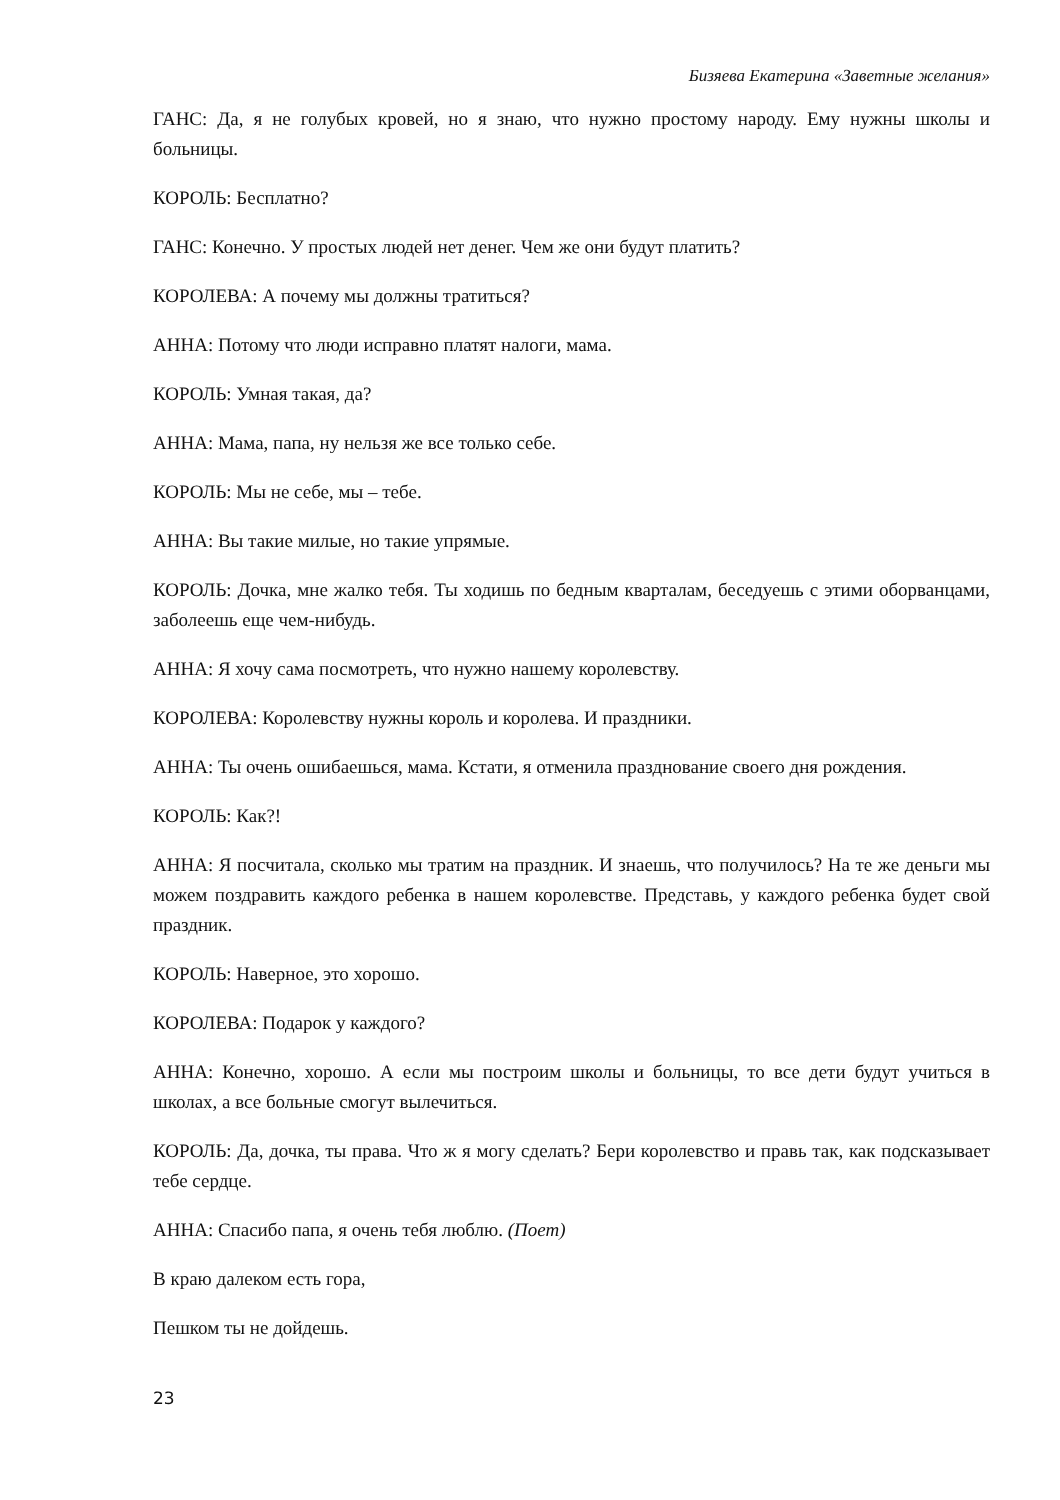Бизяева Екатерина «Заветные желания»
ГАНС: Да, я не голубых кровей, но я знаю, что нужно простому народу. Ему нужны школы и больницы.
КОРОЛЬ: Бесплатно?
ГАНС: Конечно. У простых людей нет денег. Чем же они будут платить?
КОРОЛЕВА: А почему мы должны тратиться?
АННА: Потому что люди исправно платят налоги, мама.
КОРОЛЬ: Умная такая, да?
АННА: Мама, папа, ну нельзя же все только себе.
КОРОЛЬ: Мы не себе, мы – тебе.
АННА: Вы такие милые, но такие упрямые.
КОРОЛЬ: Дочка, мне жалко тебя. Ты ходишь по бедным кварталам, беседуешь с этими оборванцами, заболеешь еще чем-нибудь.
АННА: Я хочу сама посмотреть, что нужно нашему королевству.
КОРОЛЕВА: Королевству нужны король и королева. И праздники.
АННА: Ты очень ошибаешься, мама. Кстати, я отменила празднование своего дня рождения.
КОРОЛЬ: Как?!
АННА: Я посчитала, сколько мы тратим на праздник. И знаешь, что получилось? На те же деньги мы можем поздравить каждого ребенка в нашем королевстве. Представь, у каждого ребенка будет свой праздник.
КОРОЛЬ: Наверное, это хорошо.
КОРОЛЕВА: Подарок у каждого?
АННА: Конечно, хорошо. А если мы построим школы и больницы, то все дети будут учиться в школах, а все больные смогут вылечиться.
КОРОЛЬ: Да, дочка, ты права. Что ж я могу сделать? Бери королевство и правь так, как подсказывает тебе сердце.
АННА: Спасибо папа, я очень тебя люблю. (Поет)
В краю далеком есть гора,
Пешком ты не дойдешь.
23